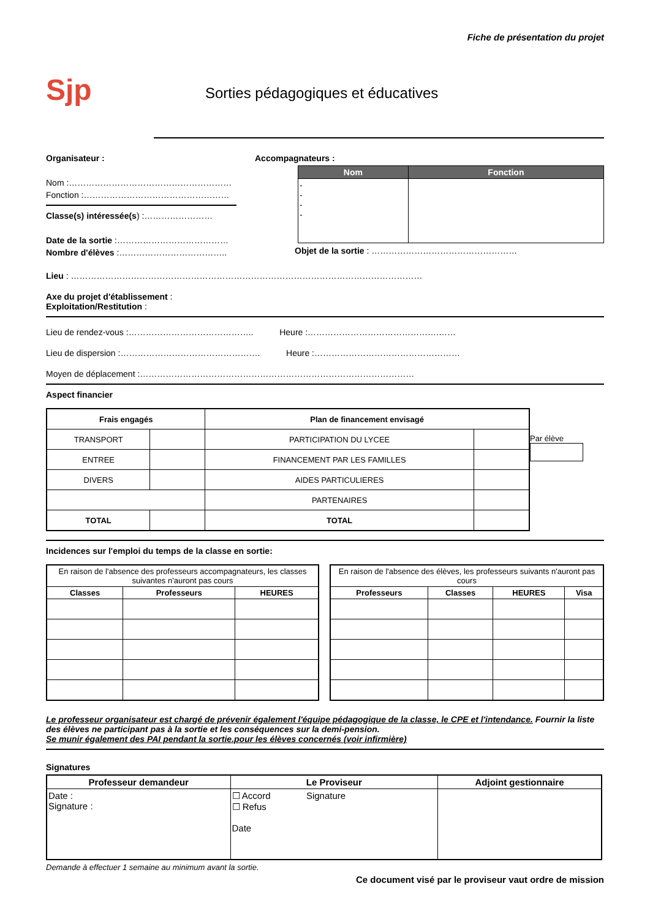Fiche de présentation du projet
Sjp
Sorties pédagogiques et éducatives
Organisateur :
Nom :…………………………………………………
Fonction :……………………………………………
Classe(s) intéressée(s) :……………………
Date de la sortie :…………………………………
Nombre d'élèves :………………………………..
Accompagnateurs :
| Nom | Fonction |
| --- | --- |
| - - - - | |
Objet de la sortie : ……………………………………………
Lieu : ……………………………………………………………………………………………………………
Axe du projet d'établissement :
Exploitation/Restitution :
Lieu de rendez-vous :…………………………………….. Heure :……………………………………….……
Lieu de dispersion :…………………………………………. Heure :……………………………………………
Moyen de déplacement :……………………………………………………………………………………
Aspect financier
| Frais engagés | | Plan de financement envisagé | |
| --- | --- | --- | --- |
| TRANSPORT | | PARTICIPATION DU LYCEE | |
| ENTREE | | FINANCEMENT PAR LES FAMILLES | |
| DIVERS | | AIDES PARTICULIERES | |
| | | PARTENAIRES | |
| TOTAL | | TOTAL | |
Par élève
Incidences sur l'emploi du temps de la classe en sortie:
| En raison de l'absence des professeurs accompagnateurs, les classes suivantes n'auront pas cours | | |
| Classes | Professeurs | HEURES |
| En raison de l'absence des élèves, les professeurs suivants n'auront pas cours | | | |
| Professeurs | Classes | HEURES | Visa |
Le professeur organisateur est chargé de prévenir également l'équipe pédagogique de la classe, le CPE et l'intendance. Fournir la liste des élèves ne participant pas à la sortie et les conséquences sur la demi-pension.
Se munir également des PAI pendant la sortie.pour les élèves concernés (voir infirmière)
Signatures
| Professeur demandeur | Le Proviseur | Adjoint gestionnaire |
| --- | --- | --- |
| Date : Signature : | ☐ Accord Signature ☐ Refus Date | |
Demande à effectuer 1 semaine au minimum avant la sortie.
Ce document visé par le proviseur vaut ordre de mission